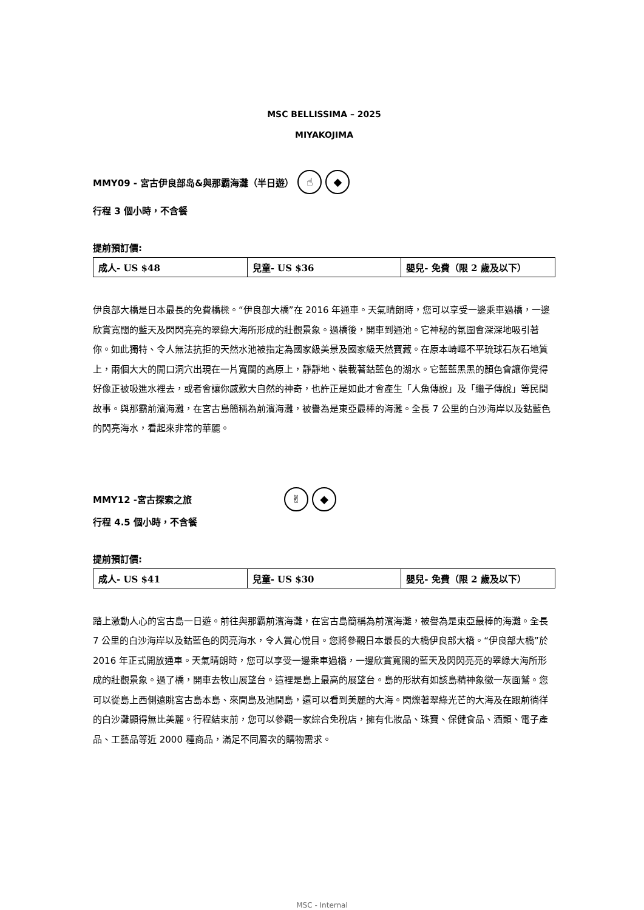MSC BELLISSIMA – 2025
MIYAKOJIMA
MMY09 - 宮古伊良部岛&與那霸海灘（半日遊） ☝ ◆
行程 3 個小時，不含餐
提前預訂價:
| 成人- US $48 | 兒童- US $36 | 嬰兒- 免費（限 2 歲及以下） |
伊良部大橋是日本最長的免費橋樑。“伊良部大橋”在 2016 年通車。天氣晴朗時，您可以享受一邊乘車過橋，一邊欣賞寬闊的藍天及閃閃亮亮的翠綠大海所形成的壯觀景象。過橋後，開車到通池。它神秘的氛圍會深深地吸引著你。如此獨特、令人無法抗拒的天然水池被指定為國家級美景及國家級天然寶藏。在原本崎嶇不平琉球石灰石地質上，兩個大大的開口洞穴出現在一片寬闊的高原上，靜靜地、裝載著鈷藍色的湖水。它藍藍黑黑的顏色會讓你覺得好像正被吸進水裡去，或者會讓你感歎大自然的神奇，也許正是如此才會產生「人魚傳說」及「繼子傳說」等民間故事。與那霸前濱海灘，在宮古島簡稱為前濱海灘，被譽為是東亞最棒的海灘。全長 7 公里的白沙海岸以及鈷藍色的閃亮海水，看起來非常的華麗。
MMY12 -宮古探索之旅 ✌ ◆
行程 4.5 個小時，不含餐
提前預訂價:
| 成人- US $41 | 兒童- US $30 | 嬰兒- 免費（限 2 歲及以下） |
踏上激動人心的宮古島一日遊。前往與那霸前濱海灘，在宮古島簡稱為前濱海灘，被譽為是東亞最棒的海灘。全長 7 公里的白沙海岸以及鈷藍色的閃亮海水，令人賞心悅目。您將參觀日本最長的大橋伊良部大橋。“伊良部大橋”於 2016 年正式開放通車。天氣晴朗時，您可以享受一邊乘車過橋，一邊欣賞寬闊的藍天及閃閃亮亮的翠綠大海所形成的壯觀景象。過了橋，開車去牧山展望台。這裡是島上最高的展望台。島的形狀有如該島精神象徵一灰面鷲。您可以從島上西側遠眺宮古島本島、來間島及池間島，還可以看到美麗的大海。閃爍著翠綠光芒的大海及在跟前徜徉的白沙灘顯得無比美麗。行程結束前，您可以參觀一家綜合免稅店，擁有化妝品、珠寶、保健食品、酒類、電子產品、工藝品等近 2000 種商品，滿足不同層次的購物需求。
MSC - Internal